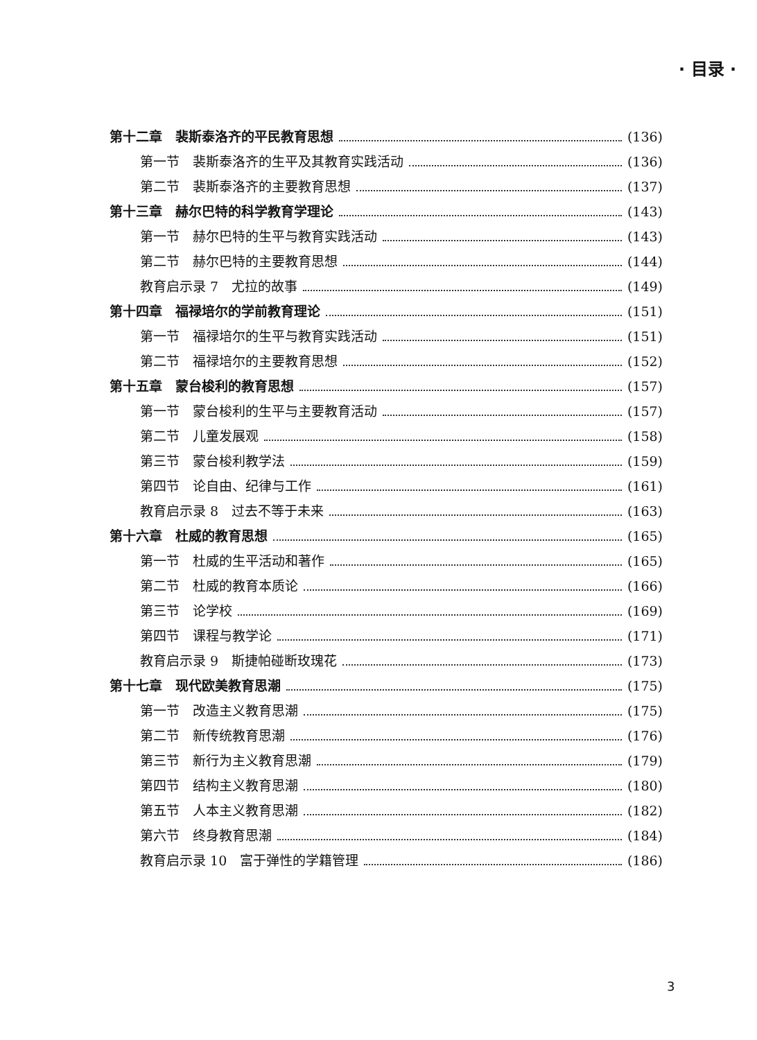· 目录 ·
第十二章　裴斯泰洛齐的平民教育思想 (136)
第一节　裴斯泰洛齐的生平及其教育实践活动 (136)
第二节　裴斯泰洛齐的主要教育思想 (137)
第十三章　赫尔巴特的科学教育学理论 (143)
第一节　赫尔巴特的生平与教育实践活动 (143)
第二节　赫尔巴特的主要教育思想 (144)
教育启示录 7　尤拉的故事 (149)
第十四章　福禄培尔的学前教育理论 (151)
第一节　福禄培尔的生平与教育实践活动 (151)
第二节　福禄培尔的主要教育思想 (152)
第十五章　蒙台梭利的教育思想 (157)
第一节　蒙台梭利的生平与主要教育活动 (157)
第二节　儿童发展观 (158)
第三节　蒙台梭利教学法 (159)
第四节　论自由、纪律与工作 (161)
教育启示录 8　过去不等于未来 (163)
第十六章　杜威的教育思想 (165)
第一节　杜威的生平活动和著作 (165)
第二节　杜威的教育本质论 (166)
第三节　论学校 (169)
第四节　课程与教学论 (171)
教育启示录 9　斯捷帕碰断玫瑰花 (173)
第十七章　现代欧美教育思潮 (175)
第一节　改造主义教育思潮 (175)
第二节　新传统教育思潮 (176)
第三节　新行为主义教育思潮 (179)
第四节　结构主义教育思潮 (180)
第五节　人本主义教育思潮 (182)
第六节　终身教育思潮 (184)
教育启示录 10　富于弹性的学籍管理 (186)
3